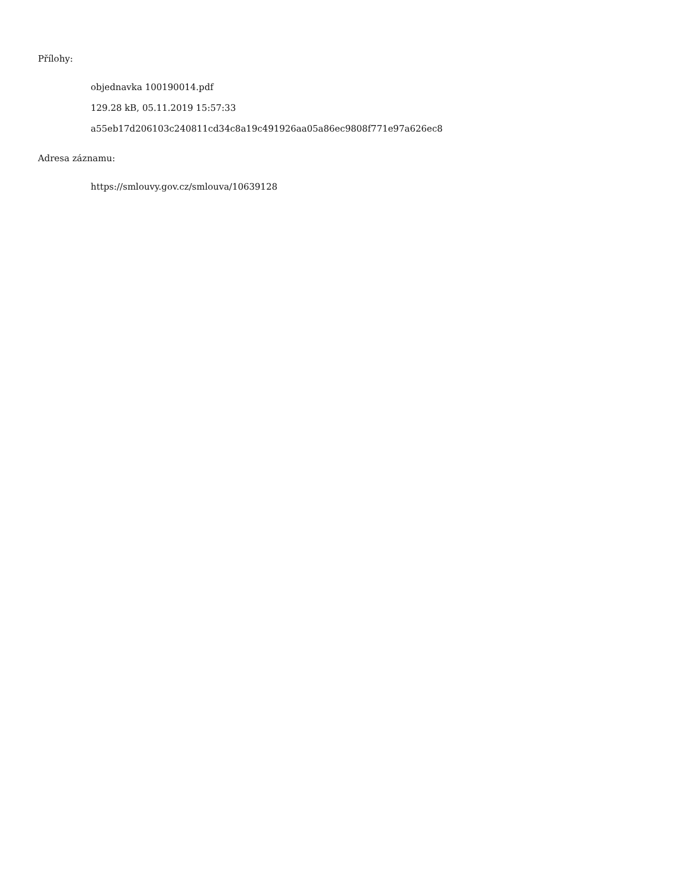Přílohy:
objednavka 100190014.pdf
129.28 kB, 05.11.2019 15:57:33
a55eb17d206103c240811cd34c8a19c491926aa05a86ec9808f771e97a626ec8
Adresa záznamu:
https://smlouvy.gov.cz/smlouva/10639128